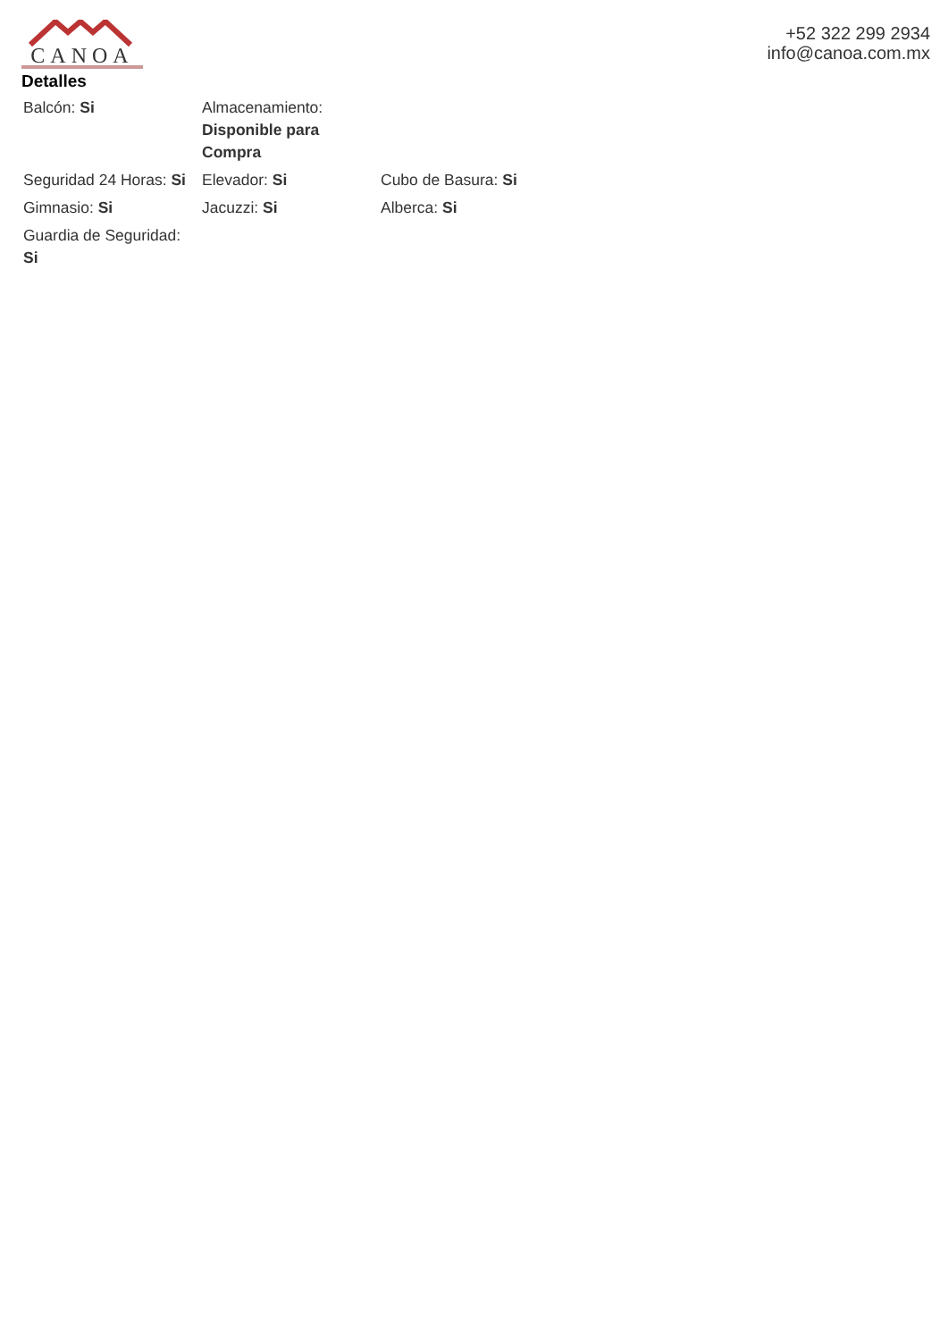CANOA
+52 322 299 2934
info@canoa.com.mx
Detalles
| Balcón: Si | Almacenamiento: Disponible para Compra | |
| Seguridad 24 Horas: Si | Elevador: Si | Cubo de Basura: Si |
| Gimnasio: Si | Jacuzzi: Si | Alberca: Si |
| Guardia de Seguridad: Si | | |